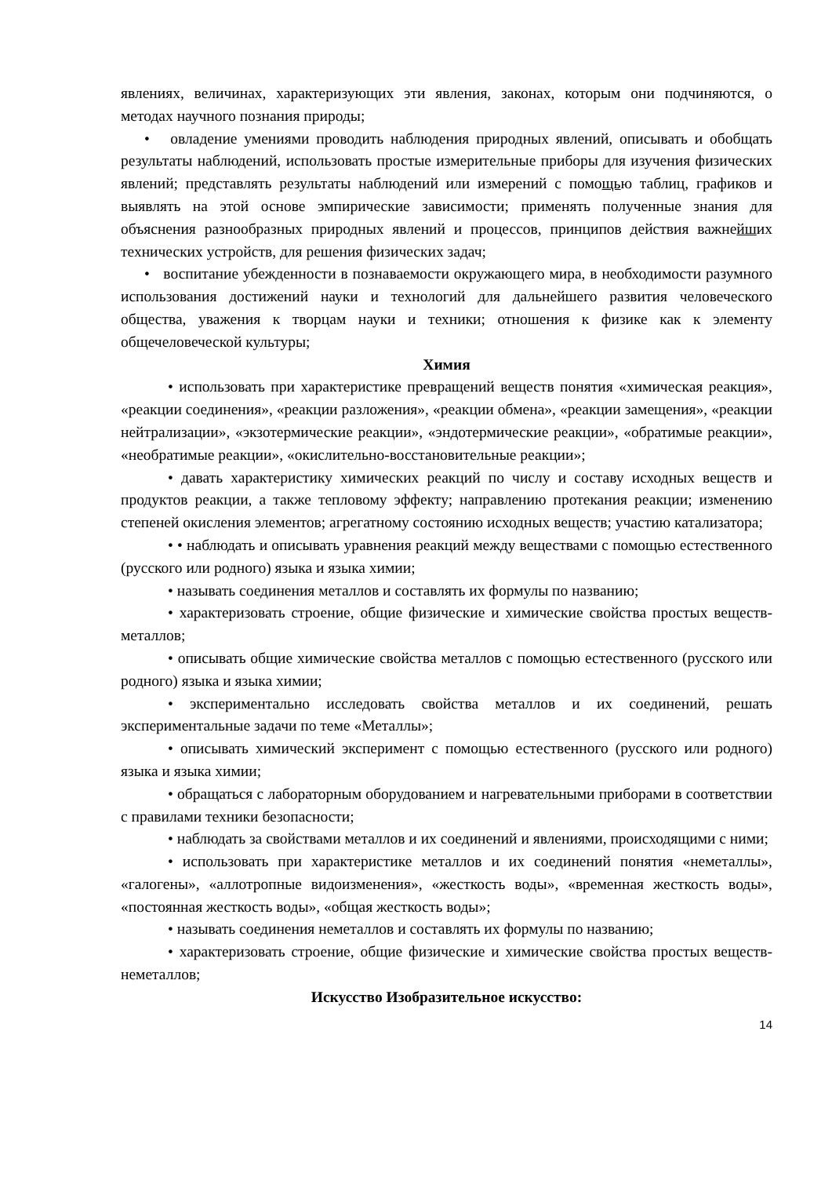явлениях, величинах, характеризующих эти явления, законах, которым они подчиняются, о методах научного познания природы;
• овладение умениями проводить наблюдения природных явлений, описывать и обобщать результаты наблюдений, использовать простые измерительные приборы для изучения физических явлений; представлять результаты наблюдений или измерений с помощью таблиц, графиков и выявлять на этой основе эмпирические зависимости; применять полученные знания для объяснения разнообразных природных явлений и процессов, принципов действия важнейших технических устройств, для решения физических задач;
• воспитание убежденности в познаваемости окружающего мира, в необходимости разумного использования достижений науки и технологий для дальнейшего развития человеческого общества, уважения к творцам науки и техники; отношения к физике как к элементу общечеловеческой культуры;
Химия
• использовать при характеристике превращений веществ понятия «химическая реакция», «реакции соединения», «реакции разложения», «реакции обмена», «реакции замещения», «реакции нейтрализации», «экзотермические реакции», «эндотермические реакции», «обратимые реакции», «необратимые реакции», «окислительно-восстановительные реакции»;
• давать характеристику химических реакций по числу и составу исходных веществ и продуктов реакции, а также тепловому эффекту; направлению протекания реакции; изменению степеней окисления элементов; агрегатному состоянию исходных веществ; участию катализатора;
• • наблюдать и описывать уравнения реакций между веществами с помощью естественного (русского или родного) языка и языка химии;
• называть соединения металлов и составлять их формулы по названию;
• характеризовать строение, общие физические и химические свойства простых веществ-металлов;
• описывать общие химические свойства металлов с помощью естественного (русского или родного) языка и языка химии;
• экспериментально исследовать свойства металлов и их соединений, решать экспериментальные задачи по теме «Металлы»;
• описывать химический эксперимент с помощью естественного (русского или родного) языка и языка химии;
• обращаться с лабораторным оборудованием и нагревательными приборами в соответствии с правилами техники безопасности;
• наблюдать за свойствами металлов и их соединений и явлениями, происходящими с ними;
• использовать при характеристике металлов и их соединений понятия «неметаллы», «галогены», «аллотропные видоизменения», «жесткость воды», «временная жесткость воды», «постоянная жесткость воды», «общая жесткость воды»;
• называть соединения неметаллов и составлять их формулы по названию;
• характеризовать строение, общие физические и химические свойства простых веществ-неметаллов;
Искусство Изобразительное искусство:
14